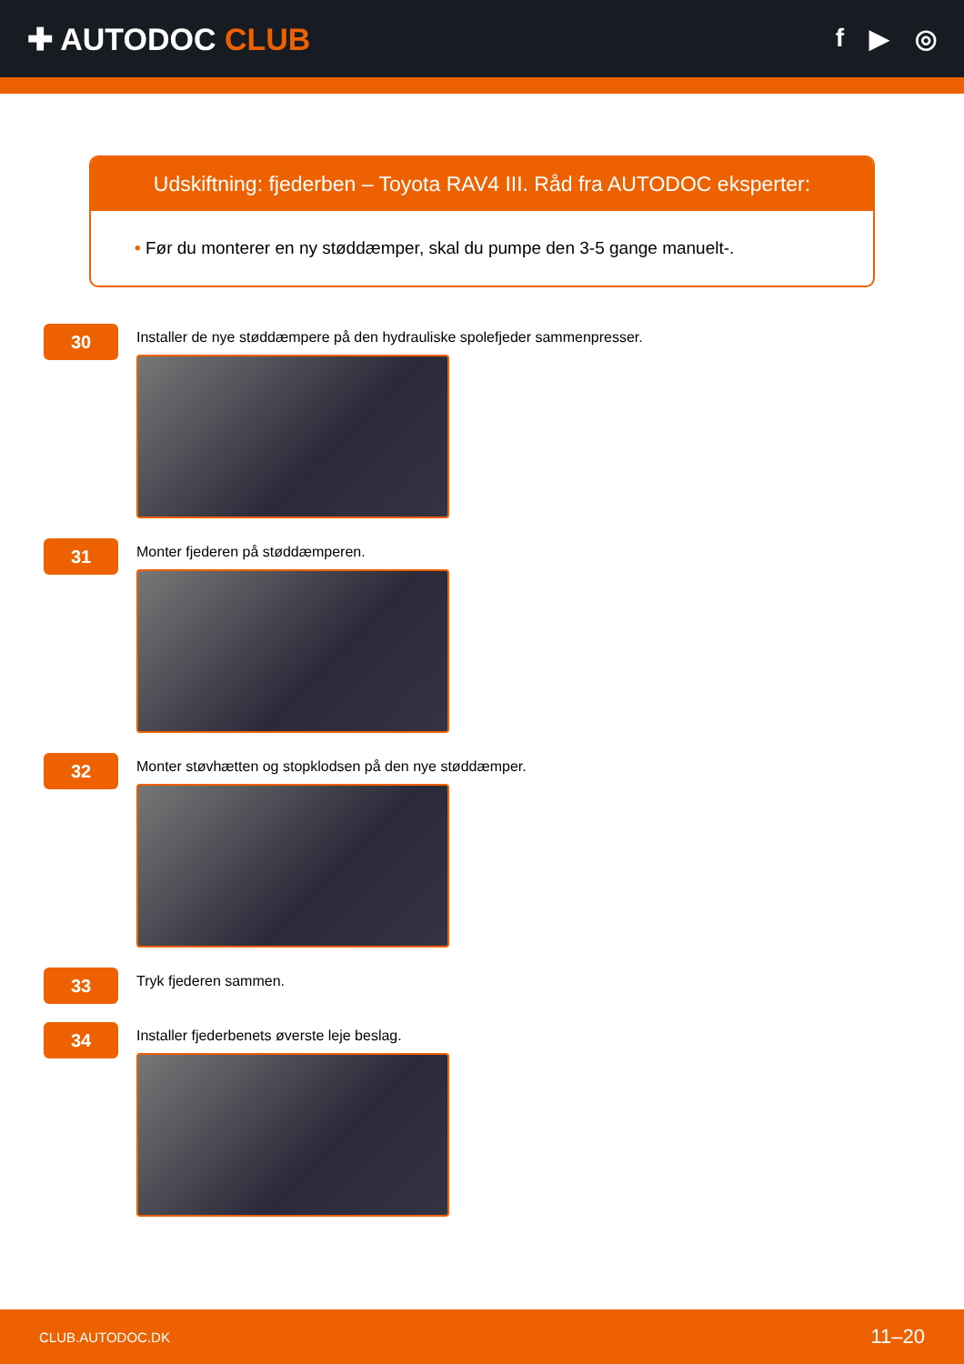✚ AUTODOC CLUB
f ▶ ◎
Udskiftning: fjederben – Toyota RAV4 III. Råd fra AUTODOC eksperter:
• Før du monterer en ny støddæmper, skal du pumpe den 3-5 gange manuelt-.
30
Installer de nye støddæmpere på den hydrauliske spolefjeder sammenpresser.
31
Monter fjederen på støddæmperen.
32
Monter støvhætten og stopklodsen på den nye støddæmper.
33
Tryk fjederen sammen.
34
Installer fjederbenets øverste leje beslag.
CLUB.AUTODOC.DK 11–20